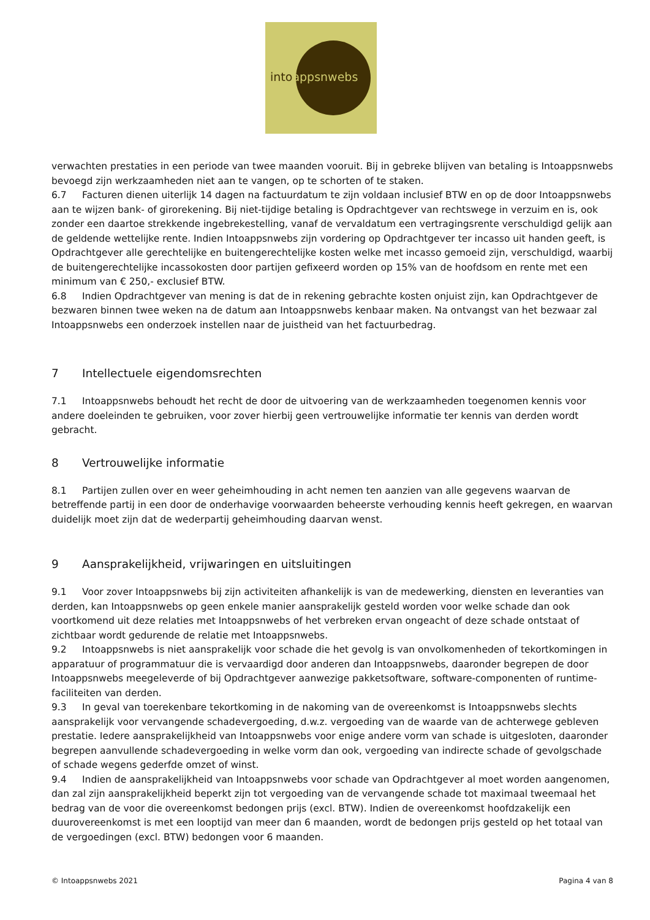intoappsnwebs
verwachten prestaties in een periode van twee maanden vooruit. Bij in gebreke blijven van betaling is Intoappsnwebs bevoegd zijn werkzaamheden niet aan te vangen, op te schorten of te staken.
6.7 Facturen dienen uiterlijk 14 dagen na factuurdatum te zijn voldaan inclusief BTW en op de door Intoappsnwebs aan te wijzen bank- of girorekening. Bij niet-tijdige betaling is Opdrachtgever van rechtswege in verzuim en is, ook zonder een daartoe strekkende ingebrekestelling, vanaf de vervaldatum een vertragingsrente verschuldigd gelijk aan de geldende wettelijke rente. Indien Intoappsnwebs zijn vordering op Opdrachtgever ter incasso uit handen geeft, is Opdrachtgever alle gerechtelijke en buitengerechtelijke kosten welke met incasso gemoeid zijn, verschuldigd, waarbij de buitengerechtelijke incassokosten door partijen gefixeerd worden op 15% van de hoofdsom en rente met een minimum van € 250,- exclusief BTW.
6.8 Indien Opdrachtgever van mening is dat de in rekening gebrachte kosten onjuist zijn, kan Opdrachtgever de bezwaren binnen twee weken na de datum aan Intoappsnwebs kenbaar maken. Na ontvangst van het bezwaar zal Intoappsnwebs een onderzoek instellen naar de juistheid van het factuurbedrag.
7 Intellectuele eigendomsrechten
7.1 Intoappsnwebs behoudt het recht de door de uitvoering van de werkzaamheden toegenomen kennis voor andere doeleinden te gebruiken, voor zover hierbij geen vertrouwelijke informatie ter kennis van derden wordt gebracht.
8 Vertrouwelijke informatie
8.1 Partijen zullen over en weer geheimhouding in acht nemen ten aanzien van alle gegevens waarvan de betreffende partij in een door de onderhavige voorwaarden beheerste verhouding kennis heeft gekregen, en waarvan duidelijk moet zijn dat de wederpartij geheimhouding daarvan wenst.
9 Aansprakelijkheid, vrijwaringen en uitsluitingen
9.1 Voor zover Intoappsnwebs bij zijn activiteiten afhankelijk is van de medewerking, diensten en leveranties van derden, kan Intoappsnwebs op geen enkele manier aansprakelijk gesteld worden voor welke schade dan ook voortkomend uit deze relaties met Intoappsnwebs of het verbreken ervan ongeacht of deze schade ontstaat of zichtbaar wordt gedurende de relatie met Intoappsnwebs.
9.2 Intoappsnwebs is niet aansprakelijk voor schade die het gevolg is van onvolkomenheden of tekortkomingen in apparatuur of programmatuur die is vervaardigd door anderen dan Intoappsnwebs, daaronder begrepen de door Intoappsnwebs meegeleverde of bij Opdrachtgever aanwezige pakketsoftware, software-componenten of runtime-faciliteiten van derden.
9.3 In geval van toerekenbare tekortkoming in de nakoming van de overeenkomst is Intoappsnwebs slechts aansprakelijk voor vervangende schadevergoeding, d.w.z. vergoeding van de waarde van de achterwege gebleven prestatie. Iedere aansprakelijkheid van Intoappsnwebs voor enige andere vorm van schade is uitgesloten, daaronder begrepen aanvullende schadevergoeding in welke vorm dan ook, vergoeding van indirecte schade of gevolgschade of schade wegens gederfde omzet of winst.
9.4 Indien de aansprakelijkheid van Intoappsnwebs voor schade van Opdrachtgever al moet worden aangenomen, dan zal zijn aansprakelijkheid beperkt zijn tot vergoeding van de vervangende schade tot maximaal tweemaal het bedrag van de voor die overeenkomst bedongen prijs (excl. BTW). Indien de overeenkomst hoofdzakelijk een duurovereenkomst is met een looptijd van meer dan 6 maanden, wordt de bedongen prijs gesteld op het totaal van de vergoedingen (excl. BTW) bedongen voor 6 maanden.
© Intoappsnwebs 2021 Pagina 4 van 8